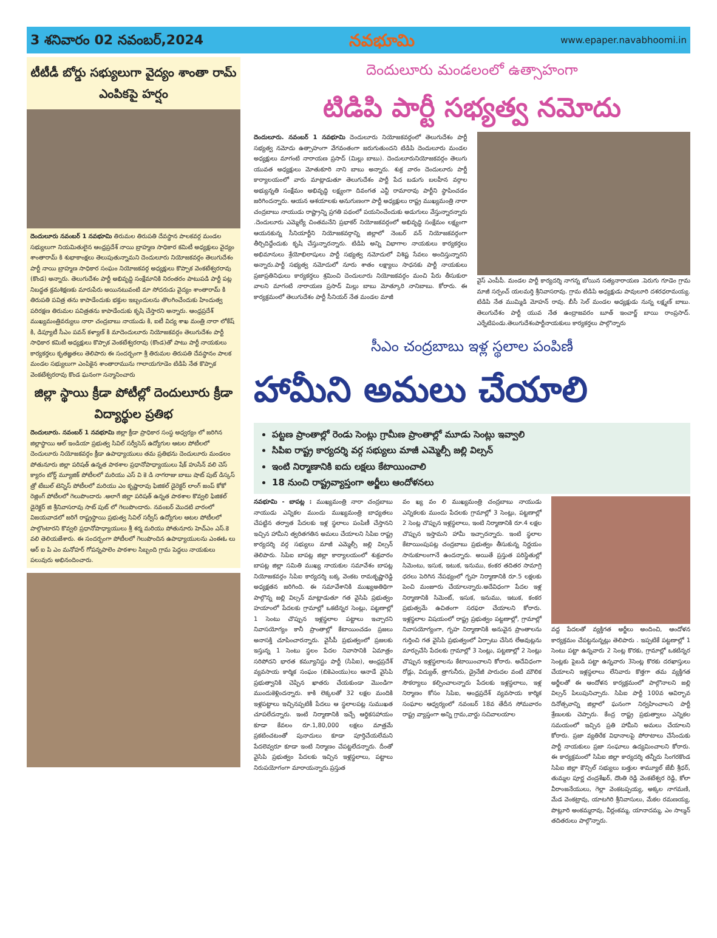3 శనివారం 02 నవంబర్,2024 నవభూమి www.epaper.navabhoomi.in
టీటీడీ బోర్డు సభ్యులుగా వైద్యం శాంతా రామ్ ఎంపికపై హర్షం
దెందులూరు నవంబర్ 1 నవభూమి తిరుమల తిరుపతి దేవస్థాన పాలకవర్గ మండల సభ్యులుగా నియమితులైన ఆంధ్రప్రదేశ్ నాయి బ్రాహ్మణ సాధికార కమిటీ అధ్యక్షులు వైద్యం శాంతారామ్ కి శుభాకాంక్షలు తెలుపుతున్నామని దెందులూరు నియోజకవర్గం తెలుగుదేశం పార్టీ నాయి బ్రాహ్మణ సాధికార సంఘం నియోజకవర్గ అధ్యక్షులు కొప్పాక వెంకటేశ్వరరావు (కొండ) అన్నారు. తెలుగుదేశం పార్టీ అభివృద్ధి సంక్షేమానికి నిరంతరం పాటుపడి పార్టీ పట్ల నిబద్ధత క్రమశిక్షణకు మారుపేరు అయినటువంటి మా సోదరుడు వైద్యం శాంతారామ్ కి తిరుపతి పవిత్ర తను కాపాడేందుకు భక్తుల ఇబ్బందులను తొలగించేందుకు హిందుత్వ పరిరక్షణ తిరుమల పవిత్రతను కాపాడేందుకు కృషి చేస్తారని అన్నారు. ఆంధ్రప్రదేశ్ ముఖ్యమంత్రివర్యులు నారా చంద్రబాబు నాయుడు కి, ఐటీ విద్య శాఖ మంత్రి నారా లోకేష్ కి, డిప్యూటీ సీఎం పవన్ కళ్యాణ్ కి మాదెందులూరు నియోజకవర్గం తెలుగుదేశం పార్టీ సాధికార కమిటీ అధ్యక్షులు కొప్పాక వెంకటేశ్వరరావు (కొండ)తో పాటు పార్టీ నాయకులు కార్యకర్తలు కృతజ్ఞతలు తెలిపారు ఈ సందర్భంగా శ్రీ తిరుమల తిరుపతి దేవస్థానం పాలక మండల సభ్యులుగా ఎంపికైన శాంతారామును గాలాయగూడెం టిడిపి నేత కొప్పాక వెంకటేశ్వరరావు కొండ ఘనంగా సన్మానించారు
జిల్లా స్థాయి క్రీడా పోటీల్లో దెందులూరు క్రీడా విద్యార్థుల ప్రతిభ
దెందులూరు. నవంబర్ 1 నవభూమి జిల్లా క్రీడా ప్రాధికార సంస్థ అధ్వర్యం లో జరిగిన జిల్లాస్థాయి ఆల్ ఇండియా ప్రభుత్వ సివిల్ సర్వీసెస్ ఉద్యోగుల ఆటల పోటీలలో దెందులూరు నియోజకవర్గం క్రీడా ఉపాధ్యాయులు తమ ప్రతిభను దెందులూరు మండలం పోతునూరు జిల్లా పరిషత్ ఉన్నత పాఠశాల ప్రధానోపాధ్యాయులు షేక్ హుసేన్ వలి చెస్ క్యారం బోర్డ్ మ్యూజిక్ పోటీలలో మరియు ఎస్ వి కె డి నాగరాజు బాబు షాట్ పుట్ డిస్కస్ త్రో టేబుల్ టెన్నిస్ పోటీలలో మరియు ఎం కృష్ణారావు ఫిజికల్ డైరెక్టర్ లాంగ్ జంప్ కోకో రెజ్లింగ్ పోటీలలో గెలుపొందారు .అలాగే జిల్లా పరిషత్ ఉన్నత పాఠశాల కొవ్వలి ఫిజికల్ డైరెక్టర్ జి శ్రీనివాసరావు సాట్ పుట్ లో గెలుపొందారు. నవంబర్ మొదటి వారంలో విజయవాడలో జరిగే రాష్ట్రస్థాయి ప్రభుత్వ సివిల్ సర్వీస్ ఉద్యోగుల ఆటల పోటీలలో పాల్గొంటారని కొవ్వలి ప్రధానోపాధ్యాయులు శ్రీ శర్మ మరియు పోతునూరు హెచ్ఎం ఎస్.కె వలి తెలియజేశారు. ఈ సందర్భంగా పోటీలలో గెలుపొందిన ఉపాధ్యాయులను ఎంఈఓ లు ఆర్ ఐ పి ఎం మనోహర్ గోపన్నపాలెం పాఠశాల సిబ్బంది గ్రామ పెద్దలు నాయకులు పలువురు అభినందించారు.
దెందులూరు మండలంలో ఉత్సాహంగా
టిడిపి పార్టీ సభ్యత్వ నమోదు
దెందులూరు. నవంబర్ 1 నవభూమి దెందులూరు నియోజకవర్గంలో తెలుగుదేశం పార్టీ సభ్యత్వ నమోదు ఉత్సాహంగా వేగవంతంగా జరుగుతుందని టిడిపి దెందులూరు మండల అధ్యక్షులు మాగంటి నారాయణ ప్రసాద్ (మిల్లు బాబు). దెందులూరునియోజకవర్గం తెలుగు యువత అధ్యక్షులు మోతుకూరి నాని బాబు అన్నారు. శుక్ర వారం దెందులూరు పార్టీ కార్యాలయంలో వారు మాట్లాడుతూ తెలుగుదేశం పార్టీ పేద బడుగు బలహీన వర్గాల అభ్యున్నతి సంక్షేమం అభివృద్ధి లక్ష్యంగా దివంగత ఎన్టీ రామారావు పార్టీని స్థాపించడం జరిగిందన్నారు. ఆయన ఆశయాలకు అనుగుణంగా పార్టీ అధ్యక్షులు రాష్ట్ర ముఖ్యమంత్రి నారా చంద్రబాబు నాయుడు రాష్ట్రాన్ని ప్రగతి పథంలో పయనించేందుకు అడుగులు వేస్తున్నారన్నారు .దెందులూరు ఎమ్మెల్యే చింతమనేని ప్రభాకర్ నియోజకవర్గంలో అభివృద్ధి సంక్షేమం లక్ష్యంగా ఆయనకున్న సీనియార్టీని నియోజకవర్గాన్ని జిల్లాలో నెంబర్ వన్ నియోజకవర్గంగా తీర్చిదిద్దేందుకు కృషి చేస్తున్నారన్నారు. టిడిపి అన్ని విభాగాల నాయకులు కార్యకర్తలు అభిమానులు శ్రేయోభిలాషులు పార్టీ సభ్యత్వ నమోదులో విశిష్ట సేవలు అందిస్తున్నారని అన్నారు.పార్టీ సభ్యత్వ నమోదులో నూరు శాతం లక్ష్యాలు సాధనకు పార్టీ నాయకులు ప్రజాప్రతినిధులు కార్యకర్తలు శ్రమించి దెందులూరు నియోజకవర్గం మంచి పేరు తీసుకురా వాలని మాగంటి నారాయణ ప్రసాద్ మిల్లు బాబు మోత్కూరి నానిబాబు. కోరారు. ఈ కార్యక్రమంలో తెలుగుదేశం పార్టీ సీనియర్ నేత మండల మాజీ
వైస్ ఎంపీపీ. మండల పార్టీ కార్యదర్శి నాగన్న బోయిన సత్యనారాయణ .పెరుగు గూడెం గ్రామ మాజీ సర్పంచ్ యలమర్తి శ్రీనివాసరావు. గ్రామ టిడిపి అధ్యక్షుడు పావులూరి దశరధరామయ్య. టిడిపి నేత ముమ్మిడి మోహన్ రావు. బీసీ సెల్ మండల అధ్యక్షుడు నున్న లక్ష్మణ్ బాబు. తెలుగుదేశం పార్టీ యువ నేత ఉంద్రాజవరం బూత్ ఇంచార్జ్ బాయి రాంప్రసాద్. ఎర్నేటిపండు.తెలుగుదేశంపార్టీనాయకులు కార్యకర్తలు పాల్గొన్నారు
సీఎం చంద్రబాబు ఇళ్ల స్థలాల పంపిణీ
హామీని అమలు చేయాలి
పట్టణ ప్రాంతాల్లో రెండు సెంట్లు గ్రామీణ ప్రాంతాల్లో మూడు సెంట్లు ఇవ్వాలి
సిపిఐ రాష్ట్ర కార్యదర్శి వర్గ సభ్యులు మాజీ ఎమ్మెల్సీ జల్లి విల్సన్
ఇంటి నిర్మాణానికి ఐదు లక్షలు కేటాయించాలి
18 నుంచి రాష్ట్రవ్యాప్తంగా అర్జీలు ఆందోళనలు
నవభూమి - బాపట్ల : ముఖ్యమంత్రి నారా చంద్రబాబు నాయుడు ఎన్నికల ముందు ముఖ్యమంత్రి బాధ్యతలు చేపట్టిన తర్వాత పేదలకు ఇళ్ల స్థలాలు పంపిణీ చేస్తానని ఇచ్చిన హామీని త్వరితగతిన అమలు చేయాలని సిపిఐ రాష్ట్ర కార్యదర్శి వర్గ సభ్యులు మాజీ ఎమ్మెల్సీ జల్లి విల్సన్ తెలిపారు. సిపిఐ బాపట్ల జిల్లా కార్యాలయంలో శుక్రవారం బాపట్ల జిల్లా సమితి ముఖ్య నాయకుల సమావేశం బాపట్ల నియోజకవర్గం సిపిఐ కార్యదర్శి బక్క వెంకట రామకృష్ణారెడ్డి అధ్యక్షతన జరిగింది. ఈ సమావేశానికి ముఖ్యఅతిథిగా పాల్గొన్న జల్లి విల్సన్ మాట్లాడుతూ గత వైసిపి ప్రభుత్వం హయాంలో పేదలకు గ్రామాల్లో ఒకటిన్నర సెంట్లు, పట్టణాల్లో 1 సెంటు చొప్పున ఇళ్లస్థలాల పట్టాలు ఇచ్చారని నివాసయోగ్యం కానీ ప్రాంతాల్లో కేటాయించడం ప్రజలు అనాసక్తి చూపించారన్నారు. వైసీపీ ప్రభుత్వంలో ప్రజలకు ఇస్తున్న 1 సెంటు స్థలం పేదల నివాసానికి ఏమాత్రం సరిపోదని భారత కమ్యూనిస్టు పార్టీ (సిపిఐ), ఆంధ్రప్రదేశ్ వ్యవసాయ కార్మిక సంఘం (బికెఎంయు)లు ఆనాడే వైసిపి ప్రభుత్వానికి చెప్పిన ఖాతరు చేయకుండా మొండిగా ముందుకెళ్లిందన్నారు. కాకి లెక్కలతో 32 లక్షల మందికి ఇళ్లపట్టాలు ఇచ్చినప్పటికీ పేదలు ఆ స్థలాలపట్ల సుముఖత చూపలేదన్నారు. ఇంటి నిర్మాణానికి ఇచ్చే ఆర్థికసహాయం కూడా కేవలం రూ.1,80,000 లక్షలు మాత్రమే ప్రకటించటంతో పునాదులు కూడా పూర్తిచేయలేమని పేదలెవ్వరూ కూడా ఇంటి నిర్మాణం చేపట్టలేదన్నారు. దీంతో వైసిపి ప్రభుత్వం పేదలకు ఇచ్చిన ఇళ్లస్థలాలు, పట్టాలు నిరుపయోగంగా మారాయన్నారు.ప్రస్తుత
వం ఖ్య వం లి ముఖ్యమంత్రి చంద్రబాబు నాయుడు ఎన్నికలకు ముందు పేదలకు గ్రామాల్లో 3 సెంట్లు, పట్టణాల్లో 2 సెంట్ల చొప్పున ఇళ్లస్థలాలు, ఇంటి నిర్మాణానికి రూ.4 లక్షల చొప్పున ఇస్తామని హామీ ఇచ్చారన్నారు. ఇంటి స్థలాల కేటాయింపుపట్ల చంద్రబాబు ప్రభుత్వం తీసుకున్న నిర్ణయం సానుకూలంగానే ఉందన్నారు. అయితే ప్రస్తుత పరిస్థితుల్లో సిమెంటు, ఇసుక, ఇటుక, ఇనుము, కంకర తదితర సామాగ్రి ధరలు పెరిగిన నేపథ్యంలో గృహ నిర్మాణానికి రూ.5 లక్షలకు పెంచి మంజూరు చేయాలన్నారు.అదేవిధంగా పేదల ఇళ్ల నిర్మాణానికి సిమెంట్, ఇసుక, ఇనుము, ఇటుక, కంకర ప్రభుత్వమే ఉచితంగా సరఫరా చేయాలని కోరారు. ఇళ్లస్థలాల విషయంలో రాష్ట్ర ప్రభుత్వం పట్టణాల్లో, గ్రామాల్లో నివాసయోగ్యంగా, గృహ నిర్మాణానికి అనువైన ప్రాంతాలను గుర్తించి గత వైసిపి ప్రభుత్వంలో ఏర్పాటు చేసిన లేఅవుట్లను మార్పుచేసి పేదలకు గ్రామాల్లో 3 సెంట్లు, పట్టణాల్లో 2 సెంట్లు చొప్పున ఇళ్లస్థలాలను కేటాయించాలని కోరారు. అదేవిధంగా రోడ్లు, విద్యుత్, త్రాగునీరు, డ్రైనేజీ పారుదల వంటి మౌలిక సౌకర్యాలు కల్పించాలన్నారు పేదలకు ఇళ్లస్థలాలు, ఇళ్ల నిర్మాణం కోసం సిపిఐ, ఆంధ్రప్రదేశ్ వ్యవసాయ కార్మిక సంఘాల ఆధ్వర్యంలో నవంబర్ 18వ తేదీన సోమవారం రాష్ట్ర వ్యాప్తంగా అన్ని గ్రామ,వార్డు సచివాలయాల
వద్ద పేదలతో వ్యక్తిగత అర్జీలు అందించి, ఆందోళన కార్యక్రమం చేపట్టనున్నట్లు తెలిపారు . ఇప్పటికే పట్టణాల్లో 1 సెంటు పట్టా ఉన్నవారు 2 సెంట్ల కొరకు, గ్రామాల్లో ఒకటిన్నర సెంట్లకు పైబడి పట్టా ఉన్నవారు 3సెంట్ల కొరకు దరఖాస్తులు చేయాలని ఇళ్లస్థలాలు లేనివారు కొత్తగా తమ వ్యక్తిగత అర్జీలతో ఈ ఆందోళన కార్యక్రమంలో పాల్గొనాలని జల్లి విల్సన్ పిలుపునిచ్చారు. సిపిఐ పార్టీ 100వ ఆవిర్భావ దినోత్సవాన్ని జిల్లాలో ఘనంగా నిర్వహించాలని పార్టీ శ్రేణులకు చెప్పారు. కేంద్ర రాష్ట్ర ప్రభుత్వాలు ఎన్నికల సమయంలో ఇచ్చిన ప్రతి హామీని అమలు చేయాలని కోరారు. ప్రజా వ్యతిరేక విధానాలపై పోరాటాలు చేసేందుకు పార్టీ నాయకులు ప్రజా సంఘాలు ఉద్యమించాలని కోరారు. ఈ కార్యక్రమంలో సిపిఐ జిల్లా కార్యదర్శి తన్నీరు సింగరకొండ సిపిఐ జిల్లా కౌన్సిల్ సభ్యులు బత్తుల శామ్యూల్ జేబీ శ్రీధర్, తుమ్మల పూర్ణ చంద్రశేఖర్, దొంతి రెడ్డి వెంకటేశ్వర రెడ్డి, కోలా వీరాంజనేయులు, గెల్లా వెంకటప్పయ్య, అక్కల నాగమణి, మేడ వెంకట్రావు, యాటగిరి శ్రీనివాసులు, మేకల రమణయ్య, పొట్లూరి అంకమ్మరావు, వీర్లంకమ్మ, యానాదమ్మ, ఎం సాల్మన్ తదితరులు పాల్గొన్నారు.